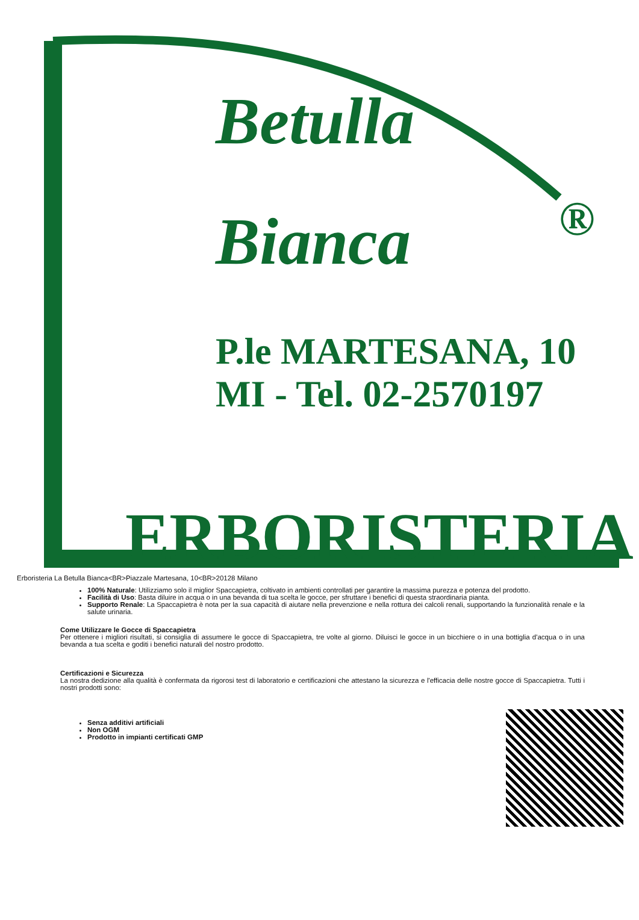Betulla
Bianca ®
P.le MARTESANA, 10
MI - Tel. 02-2570197
ERBORISTERIA
Erboristeria La Betulla Bianca<BR>Piazzale Martesana, 10<BR>20128 Milano
100% Naturale: Utilizziamo solo il miglior Spaccapietra, coltivato in ambienti controllati per garantire la massima purezza e potenza del prodotto.
Facilità di Uso: Basta diluire in acqua o in una bevanda di tua scelta le gocce, per sfruttare i benefici di questa straordinaria pianta.
Supporto Renale: La Spaccapietra è nota per la sua capacità di aiutare nella prevenzione e nella rottura dei calcoli renali, supportando la funzionalità renale e la salute urinaria.
Come Utilizzare le Gocce di Spaccapietra
Per ottenere i migliori risultati, si consiglia di assumere le gocce di Spaccapietra, tre volte al giorno. Diluisci le gocce in un bicchiere o in una bottiglia d'acqua o in una bevanda a tua scelta e goditi i benefici naturali del nostro prodotto.
Certificazioni e Sicurezza
La nostra dedizione alla qualità è confermata da rigorosi test di laboratorio e certificazioni che attestano la sicurezza e l'efficacia delle nostre gocce di Spaccapietra. Tutti i nostri prodotti sono:
Senza additivi artificiali
Non OGM
Prodotto in impianti certificati GMP